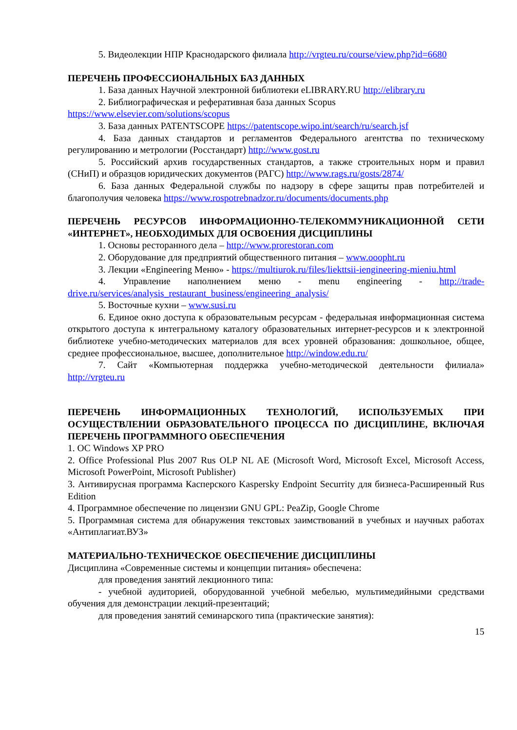5. Видеолекции НПР Краснодарского филиала http://vrgteu.ru/course/view.php?id=6680
ПЕРЕЧЕНЬ ПРОФЕССИОНАЛЬНЫХ БАЗ ДАННЫХ
1. База данных Научной электронной библиотеки eLIBRARY.RU http://elibrary.ru
2. Библиографическая и реферативная база данных Scopus
https://www.elsevier.com/solutions/scopus
3. База данных PATENTSCOPE https://patentscope.wipo.int/search/ru/search.jsf
4. База данных стандартов и регламентов Федерального агентства по техническому регулированию и метрологии (Росстандарт) http://www.gost.ru
5. Российский архив государственных стандартов, а также строительных норм и правил (СНиП) и образцов юридических документов (РАГС) http://www.rags.ru/gosts/2874/
6. База данных Федеральной службы по надзору в сфере защиты прав потребителей и благополучия человека https://www.rospotrebnadzor.ru/documents/documents.php
ПЕРЕЧЕНЬ РЕСУРСОВ ИНФОРМАЦИОННО-ТЕЛЕКОММУНИКАЦИОННОЙ СЕТИ «ИНТЕРНЕТ», НЕОБХОДИМЫХ ДЛЯ ОСВОЕНИЯ ДИСЦИПЛИНЫ
1. Основы ресторанного дела – http://www.prorestoran.com
2. Оборудование для предприятий общественного питания – www.ooopht.ru
3. Лекции «Engineering Меню» - https://multiurok.ru/files/liekttsii-iengineering-mieniu.html
4. Управление наполнением меню - menu engineering - http://trade-drive.ru/services/analysis_restaurant_business/engineering_analysis/
5. Восточные кухни – www.susi.ru
6. Единое окно доступа к образовательным ресурсам - федеральная информационная система открытого доступа к интегральному каталогу образовательных интернет-ресурсов и к электронной библиотеке учебно-методических материалов для всех уровней образования: дошкольное, общее, среднее профессиональное, высшее, дополнительное http://window.edu.ru/
7. Сайт «Компьютерная поддержка учебно-методической деятельности филиала» http://vrgteu.ru
ПЕРЕЧЕНЬ ИНФОРМАЦИОННЫХ ТЕХНОЛОГИЙ, ИСПОЛЬЗУЕМЫХ ПРИ ОСУЩЕСТВЛЕНИИ ОБРАЗОВАТЕЛЬНОГО ПРОЦЕССА ПО ДИСЦИПЛИНЕ, ВКЛЮЧАЯ ПЕРЕЧЕНЬ ПРОГРАММНОГО ОБЕСПЕЧЕНИЯ
1. ОС Windows XP PRO
2. Office Professional Plus 2007 Rus OLP NL AE (Microsoft Word, Microsoft Excel, Microsoft Access, Microsoft PowerPoint, Microsoft Publisher)
3. Антивирусная программа Касперского Kaspersky Endpoint Securrity для бизнеса-Расширенный Rus Edition
4. Программное обеспечение по лицензии GNU GPL: PeaZip, Google Chrome
5. Программная система для обнаружения текстовых заимствований в учебных и научных работах «Антиплагиат.ВУЗ»
МАТЕРИАЛЬНО-ТЕХНИЧЕСКОЕ ОБЕСПЕЧЕНИЕ ДИСЦИПЛИНЫ
Дисциплина «Современные системы и концепции питания» обеспечена:
для проведения занятий лекционного типа:
- учебной аудиторией, оборудованной учебной мебелью, мультимедийными средствами обучения для демонстрации лекций-презентаций;
для проведения занятий семинарского типа (практические занятия):
15